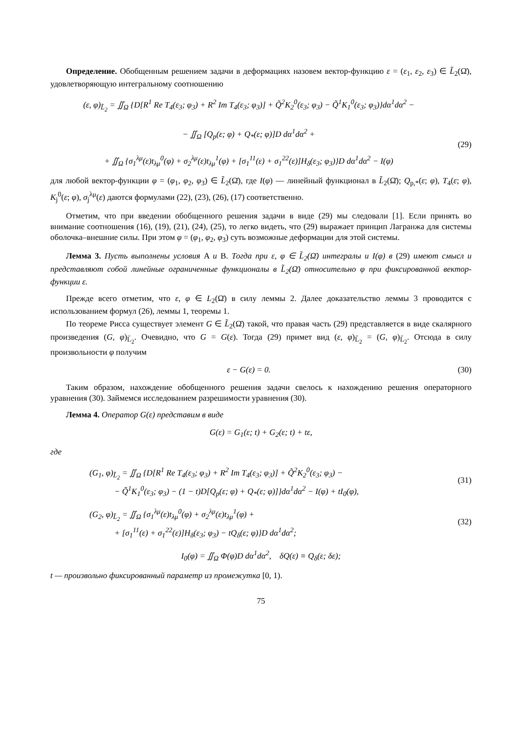Определение. Обобщенным решением задачи в деформациях назовем вектор-функцию ε = (ε<sub>1</sub>, ε<sub>2</sub>, ε<sub>3</sub>) ∈ L̃<sub>2</sub>(Ω̄), удовлетворяющую интегральному соотношению
(ε, φ)<sub>L̃<sub>2</sub></sub> = ∬<sub>Ω</sub> {D[R<sup>1</sup> Re T<sub>4</sub>(ε<sub>3</sub>; φ<sub>3</sub>) + R<sup>2</sup> Im T<sub>4</sub>(ε<sub>3</sub>; φ<sub>3</sub>)] + Q̃<sup>2</sup>K<sub>2</sub><sup>0</sup>(ε<sub>3</sub>; φ<sub>3</sub>) − Q̃<sup>1</sup>K<sub>1</sub><sup>0</sup>(ε<sub>3</sub>; φ<sub>3</sub>)}dα<sup>1</sup>dα<sup>2</sup> −
− ∬<sub>Ω</sub> [Q<sub>p</sub>(ε; φ) + Q<sub>*</sub>(ε; φ)]D dα<sup>1</sup>dα<sup>2</sup> +
+ ∬<sub>Ω</sub> {σ<sub>1</sub><sup>λμ</sup>(ε)t<sub>λμ</sub><sup>0</sup>(φ) + σ<sub>2</sub><sup>λμ</sup>(ε)t<sub>λμ</sub><sup>1</sup>(φ) + [σ<sub>1</sub><sup>11</sup>(ε) + σ<sub>1</sub><sup>22</sup>(ε)]H<sub>δ</sub>(ε<sub>3</sub>; φ<sub>3</sub>)}D dα<sup>1</sup>dα<sup>2</sup> − I(φ)
(29)
для любой вектор-функции φ = (φ<sub>1</sub>, φ<sub>2</sub>, φ<sub>3</sub>) ∈ L̃<sub>2</sub>(Ω̄), где I(φ) — линейный функционал в L̃<sub>2</sub>(Ω̄); Q<sub>p,*</sub>(ε; φ), T<sub>4</sub>(ε; φ), K<sub>j</sub><sup>0</sup>(ε; φ), σ<sub>j</sub><sup>λμ</sup>(ε) даются формулами (22), (23), (26), (17) соответственно.
Отметим, что при введении обобщенного решения задачи в виде (29) мы следовали [1]. Если принять во внимание соотношения (16), (19), (21), (24), (25), то легко видеть, что (29) выражает принцип Лагранжа для системы оболочка–внешние силы. При этом φ = (φ<sub>1</sub>, φ<sub>2</sub>, φ<sub>3</sub>) суть возможные деформации для этой системы.
Лемма 3. Пусть выполнены условия A и B. Тогда при ε, φ ∈ L̃<sub>2</sub>(Ω̄) интегралы и I(φ) в (29) имеют смысл и представляют собой линейные ограниченные функционалы в L̃<sub>2</sub>(Ω̄) относительно φ при фиксированной вектор-функции ε.
Прежде всего отметим, что ε, φ ∈ L<sub>2</sub>(Ω̄) в силу леммы 2. Далее доказательство леммы 3 проводится с использованием формул (26), леммы 1, теоремы 1.
По теореме Рисса существует элемент G ∈ L̃<sub>2</sub>(Ω̄) такой, что правая часть (29) представляется в виде скалярного произведения (G, φ)<sub>L̃<sub>2</sub></sub>. Очевидно, что G = G(ε). Тогда (29) примет вид (ε, φ)<sub>L̃<sub>2</sub></sub> = (G, φ)<sub>L̃<sub>2</sub></sub>. Отсюда в силу произвольности φ получим
ε − G(ε) = 0. (30)
Таким образом, нахождение обобщенного решения задачи свелось к нахождению решения операторного уравнения (30). Займемся исследованием разрешимости уравнения (30).
Лемма 4. Оператор G(ε) представим в виде
G(ε) = G<sub>1</sub>(ε; t) + G<sub>2</sub>(ε; t) + tε,
где
(G<sub>1</sub>, φ)<sub>L̃<sub>2</sub></sub> = ∬<sub>Ω</sub> {D[R<sup>1</sup> Re T<sub>4</sub>(ε<sub>3</sub>; φ<sub>3</sub>) + R<sup>2</sup> Im T<sub>4</sub>(ε<sub>3</sub>; φ<sub>3</sub>)] + Q̃<sup>2</sup>K<sub>2</sub><sup>0</sup>(ε<sub>3</sub>; φ<sub>3</sub>) −
− Q̃<sup>1</sup>K<sub>1</sub><sup>0</sup>(ε<sub>3</sub>; φ<sub>3</sub>) − (1 − t)D[Q<sub>p</sub>(ε; φ) + Q<sub>*</sub>(ε; φ)]}dα<sup>1</sup>dα<sup>2</sup> − I(φ) + tI<sub>0</sub>(φ),
(31)
(G<sub>2</sub>, φ)<sub>L̃<sub>2</sub></sub> = ∬<sub>Ω</sub> {σ<sub>1</sub><sup>λμ</sup>(ε)t<sub>λμ</sub><sup>0</sup>(φ) + σ<sub>2</sub><sup>λμ</sup>(ε)t<sub>λμ</sub><sup>1</sup>(φ) +
+ [σ<sub>1</sub><sup>11</sup>(ε) + σ<sub>1</sub><sup>22</sup>(ε)]H<sub>δ</sub>(ε<sub>3</sub>; φ<sub>3</sub>) − tQ<sub>δ</sub>(ε; φ)}D dα<sup>1</sup>dα<sup>2</sup>;
(32)
I<sub>0</sub>(φ) = ∬<sub>Ω</sub> Φ(φ)D dα<sup>1</sup>dα<sup>2</sup>, δQ(ε) ≡ Q<sub>δ</sub>(ε; δε);
t — произвольно фиксированный параметр из промежутка [0, 1).
75